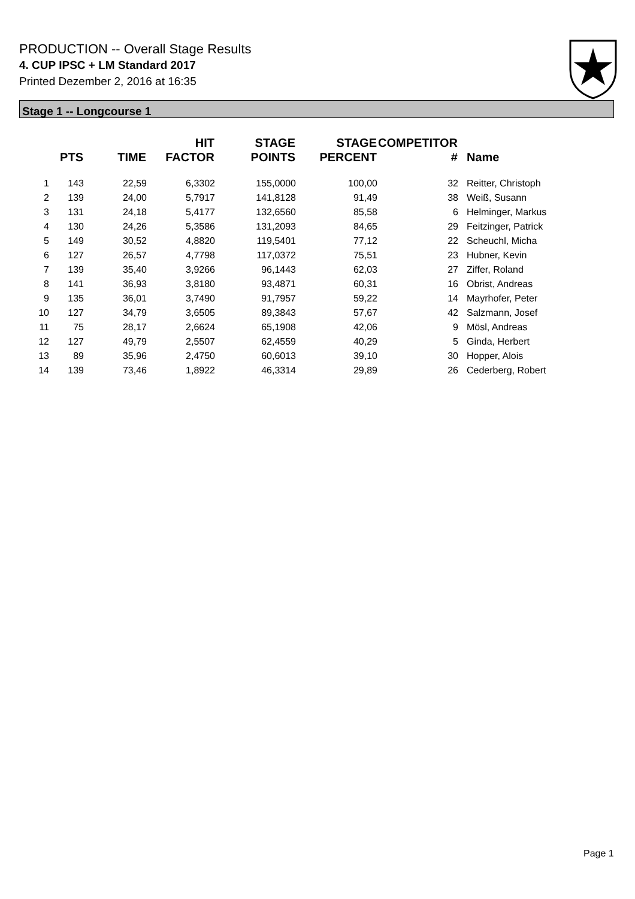PRODUCTION -- Overall Stage Results
4. CUP IPSC + LM Standard 2017
Printed Dezember 2, 2016 at 16:35
Stage 1 -- Longcourse 1
| | PTS | TIME | HIT FACTOR | STAGE POINTS | STAGE PERCENT | COMPETITOR # | Name |
| --- | --- | --- | --- | --- | --- | --- | --- |
| 1 | 143 | 22,59 | 6,3302 | 155,0000 | 100,00 | 32 | Reitter, Christoph |
| 2 | 139 | 24,00 | 5,7917 | 141,8128 | 91,49 | 38 | Weiß, Susann |
| 3 | 131 | 24,18 | 5,4177 | 132,6560 | 85,58 | 6 | Helminger, Markus |
| 4 | 130 | 24,26 | 5,3586 | 131,2093 | 84,65 | 29 | Feitzinger, Patrick |
| 5 | 149 | 30,52 | 4,8820 | 119,5401 | 77,12 | 22 | Scheuchl, Micha |
| 6 | 127 | 26,57 | 4,7798 | 117,0372 | 75,51 | 23 | Hubner, Kevin |
| 7 | 139 | 35,40 | 3,9266 | 96,1443 | 62,03 | 27 | Ziffer, Roland |
| 8 | 141 | 36,93 | 3,8180 | 93,4871 | 60,31 | 16 | Obrist, Andreas |
| 9 | 135 | 36,01 | 3,7490 | 91,7957 | 59,22 | 14 | Mayrhofer, Peter |
| 10 | 127 | 34,79 | 3,6505 | 89,3843 | 57,67 | 42 | Salzmann, Josef |
| 11 | 75 | 28,17 | 2,6624 | 65,1908 | 42,06 | 9 | Mösl, Andreas |
| 12 | 127 | 49,79 | 2,5507 | 62,4559 | 40,29 | 5 | Ginda, Herbert |
| 13 | 89 | 35,96 | 2,4750 | 60,6013 | 39,10 | 30 | Hopper, Alois |
| 14 | 139 | 73,46 | 1,8922 | 46,3314 | 29,89 | 26 | Cederberg, Robert |
Page 1